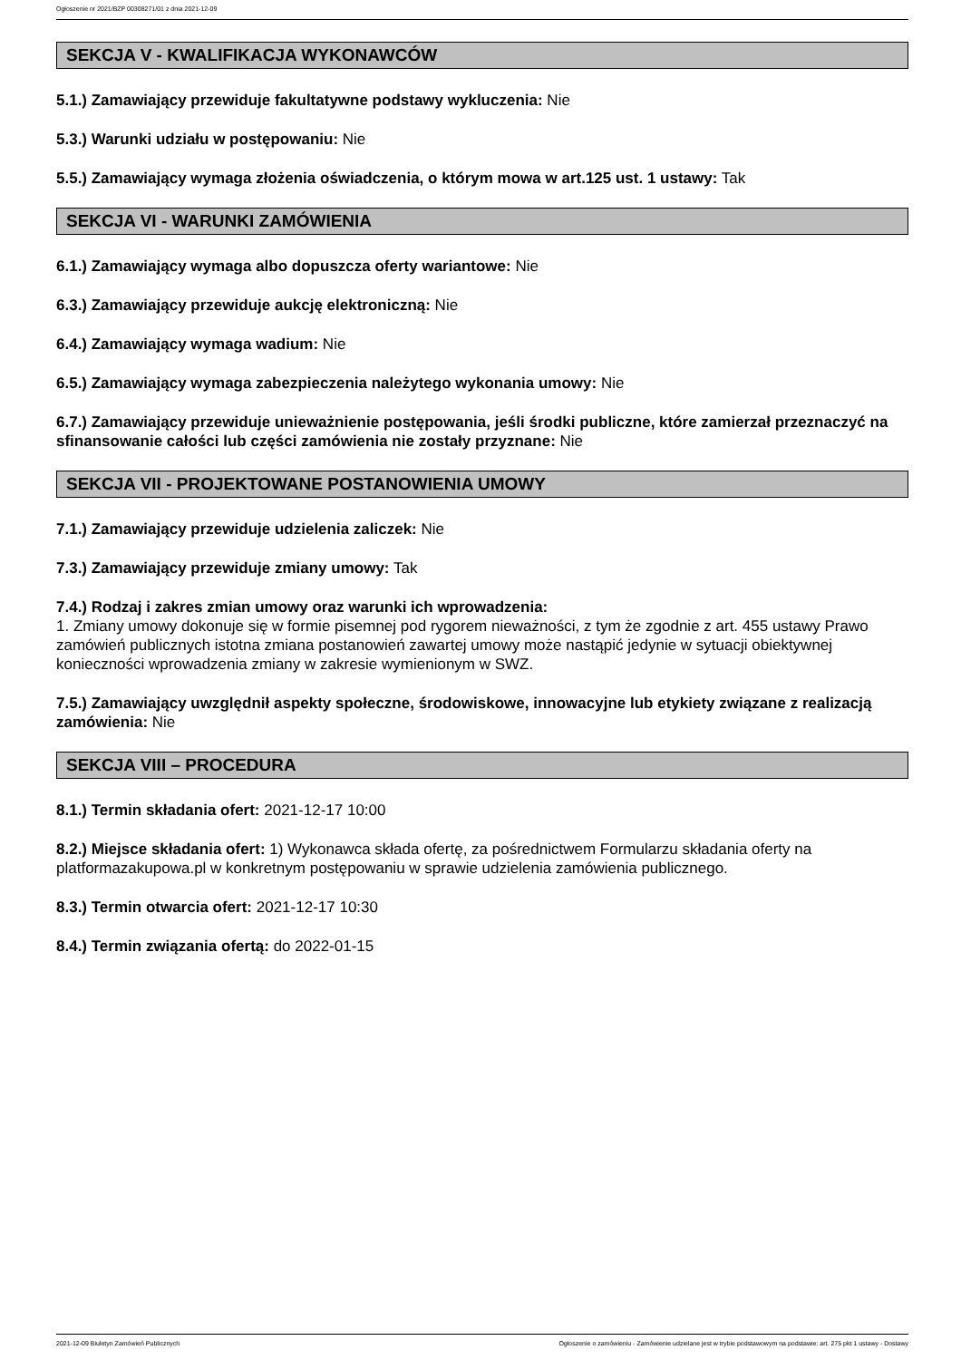Ogłoszenie nr 2021/BZP 00308271/01 z dnia 2021-12-09
SEKCJA V - KWALIFIKACJA WYKONAWCÓW
5.1.) Zamawiający przewiduje fakultatywne podstawy wykluczenia: Nie
5.3.) Warunki udziału w postępowaniu: Nie
5.5.) Zamawiający wymaga złożenia oświadczenia, o którym mowa w art.125 ust. 1 ustawy: Tak
SEKCJA VI - WARUNKI ZAMÓWIENIA
6.1.) Zamawiający wymaga albo dopuszcza oferty wariantowe: Nie
6.3.) Zamawiający przewiduje aukcję elektroniczną: Nie
6.4.) Zamawiający wymaga wadium: Nie
6.5.) Zamawiający wymaga zabezpieczenia należytego wykonania umowy: Nie
6.7.) Zamawiający przewiduje unieważnienie postępowania, jeśli środki publiczne, które zamierzał przeznaczyć na sfinansowanie całości lub części zamówienia nie zostały przyznane: Nie
SEKCJA VII - PROJEKTOWANE POSTANOWIENIA UMOWY
7.1.) Zamawiający przewiduje udzielenia zaliczek: Nie
7.3.) Zamawiający przewiduje zmiany umowy: Tak
7.4.) Rodzaj i zakres zmian umowy oraz warunki ich wprowadzenia:
1. Zmiany umowy dokonuje się w formie pisemnej pod rygorem nieważności, z tym że zgodnie z art. 455 ustawy Prawo zamówień publicznych istotna zmiana postanowień zawartej umowy może nastąpić jedynie w sytuacji obiektywnej konieczności wprowadzenia zmiany w zakresie wymienionym w SWZ.
7.5.) Zamawiający uwzględnił aspekty społeczne, środowiskowe, innowacyjne lub etykiety związane z realizacją zamówienia: Nie
SEKCJA VIII – PROCEDURA
8.1.) Termin składania ofert: 2021-12-17 10:00
8.2.) Miejsce składania ofert: 1) Wykonawca składa ofertę, za pośrednictwem Formularzu składania oferty na platformazakupowa.pl w konkretnym postępowaniu w sprawie udzielenia zamówienia publicznego.
8.3.) Termin otwarcia ofert: 2021-12-17 10:30
8.4.) Termin związania ofertą: do 2022-01-15
2021-12-09 Biuletyn Zamówień Publicznych Ogłoszenie o zamówieniu - Zamówienie udzielane jest w trybie podstawowym na podstawie: art. 275 pkt 1 ustawy - Dostawy